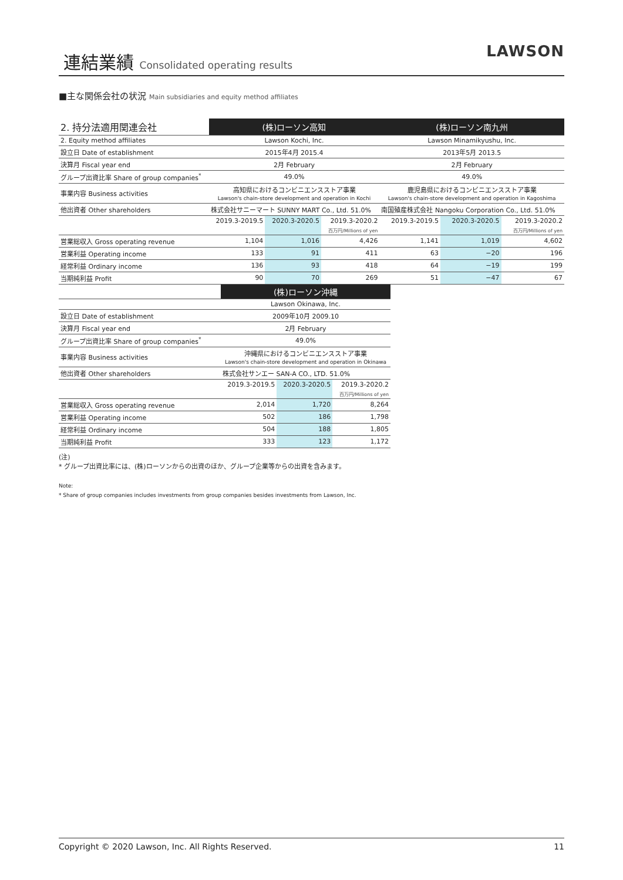連結業績 Consolidated operating results LAWSON
■主な関係会社の状況 Main subsidiaries and equity method affiliates
| 2. 持分法適用関連会社 | (株)ローソン高知 | | | (株)ローソン南九州 | | |
| 2. Equity method affiliates | Lawson Kochi, Inc. | | | Lawson Minamikyushu, Inc. | | |
| 設立日 Date of establishment | 2015年4月 2015.4 | | | 2013年5月 2013.5 | | |
| 決算月 Fiscal year end | 2月 February | | | 2月 February | | |
| グループ出資比率 Share of group companies<sup>*</sup> | 49.0% | | | 49.0% | | |
| 事業内容 Business activities | 高知県におけるコンビニエンスストア事業 Lawson's chain-store development and operation in Kochi | | | 鹿児島県におけるコンビニエンスストア事業 Lawson's chain-store development and operation in Kagoshima | | |
| 他出資者 Other shareholders | 株式会社サニーマート SUNNY MART Co., Ltd. 51.0% | | | 南国殖産株式会社 Nangoku Corporation Co., Ltd. 51.0% | | |
| | 2019.3-2019.5 | 2020.3-2020.5 | 2019.3-2020.2 | 2019.3-2019.5 | 2020.3-2020.5 | 2019.3-2020.2 |
| | | | 百万円/Millions of yen | | | 百万円/Millions of yen |
| 営業総収入 Gross operating revenue | 1,104 | 1,016 | 4,426 | 1,141 | 1,019 | 4,602 |
| 営業利益 Operating income | 133 | 91 | 411 | 63 | −20 | 196 |
| 経常利益 Ordinary income | 136 | 93 | 418 | 64 | −19 | 199 |
| 当期純利益 Profit | 90 | 70 | 269 | 51 | −47 | 67 |
| | (株)ローソン沖縄 | | |
| | Lawson Okinawa, Inc. | | |
| 設立日 Date of establishment | 2009年10月 2009.10 | | |
| 決算月 Fiscal year end | 2月 February | | |
| グループ出資比率 Share of group companies<sup>*</sup> | 49.0% | | |
| 事業内容 Business activities | 沖縄県におけるコンビニエンスストア事業 Lawson's chain-store development and operation in Okinawa | | |
| 他出資者 Other shareholders | 株式会社サンエー SAN-A CO., LTD. 51.0% | | |
| | 2019.3-2019.5 | 2020.3-2020.5 | 2019.3-2020.2 |
| | | | 百万円/Millions of yen |
| 営業総収入 Gross operating revenue | 2,014 | 1,720 | 8,264 |
| 営業利益 Operating income | 502 | 186 | 1,798 |
| 経常利益 Ordinary income | 504 | 188 | 1,805 |
| 当期純利益 Profit | 333 | 123 | 1,172 |
(注)
* グループ出資比率には、(株)ローソンからの出資のほか、グループ企業等からの出資を含みます。
Note:
* Share of group companies includes investments from group companies besides investments from Lawson, Inc.
Copyright © 2020 Lawson, Inc. All Rights Reserved. 11